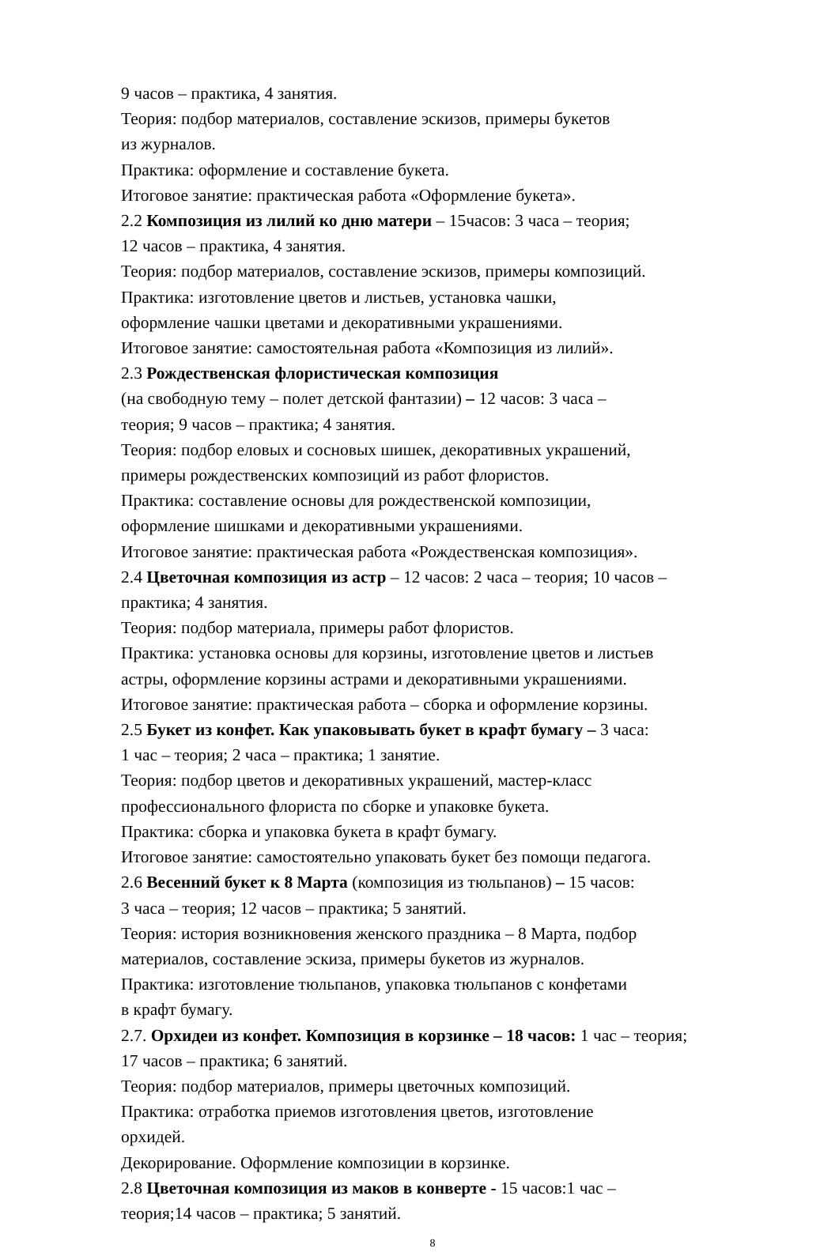9 часов – практика, 4 занятия.
Теория: подбор материалов, составление эскизов, примеры букетов
из журналов.
Практика: оформление и составление букета.
Итоговое занятие: практическая работа «Оформление букета».
2.2 Композиция из лилий ко дню матери – 15часов: 3 часа – теория;
12 часов – практика, 4 занятия.
Теория: подбор материалов, составление эскизов, примеры композиций.
Практика: изготовление цветов и листьев, установка чашки,
оформление чашки цветами и декоративными украшениями.
Итоговое занятие: самостоятельная работа «Композиция из лилий».
2.3 Рождественская флористическая композиция
(на свободную тему – полет детской фантазии) – 12 часов: 3 часа –
теория; 9 часов – практика; 4 занятия.
Теория: подбор еловых и сосновых шишек, декоративных украшений,
примеры рождественских композиций из работ флористов.
Практика: составление основы для рождественской композиции,
оформление шишками и декоративными украшениями.
Итоговое занятие: практическая работа «Рождественская композиция».
2.4 Цветочная композиция из астр – 12 часов: 2 часа – теория; 10 часов –
практика; 4 занятия.
Теория: подбор материала, примеры работ флористов.
Практика: установка основы для корзины, изготовление цветов и листьев
астры, оформление корзины астрами и декоративными украшениями.
Итоговое занятие: практическая работа – сборка и оформление корзины.
2.5 Букет из конфет. Как упаковывать букет в крафт бумагу – 3 часа:
1 час – теория; 2 часа – практика; 1 занятие.
Теория: подбор цветов и декоративных украшений, мастер-класс
профессионального флориста по сборке и упаковке букета.
Практика: сборка и упаковка букета в крафт бумагу.
Итоговое занятие: самостоятельно упаковать букет без помощи педагога.
2.6 Весенний букет к 8 Марта (композиция из тюльпанов) – 15 часов:
3 часа – теория; 12 часов – практика; 5 занятий.
Теория: история возникновения женского праздника – 8 Марта, подбор
материалов, составление эскиза, примеры букетов из журналов.
Практика: изготовление тюльпанов, упаковка тюльпанов с конфетами
в крафт бумагу.
2.7. Орхидеи из конфет. Композиция в корзинке – 18 часов: 1 час – теория;
17 часов – практика; 6 занятий.
Теория: подбор материалов, примеры цветочных композиций.
Практика: отработка приемов изготовления цветов, изготовление
орхидей.
Декорирование. Оформление композиции в корзинке.
2.8 Цветочная композиция из маков в конверте - 15 часов:1 час –
теория;14 часов – практика; 5 занятий.
8